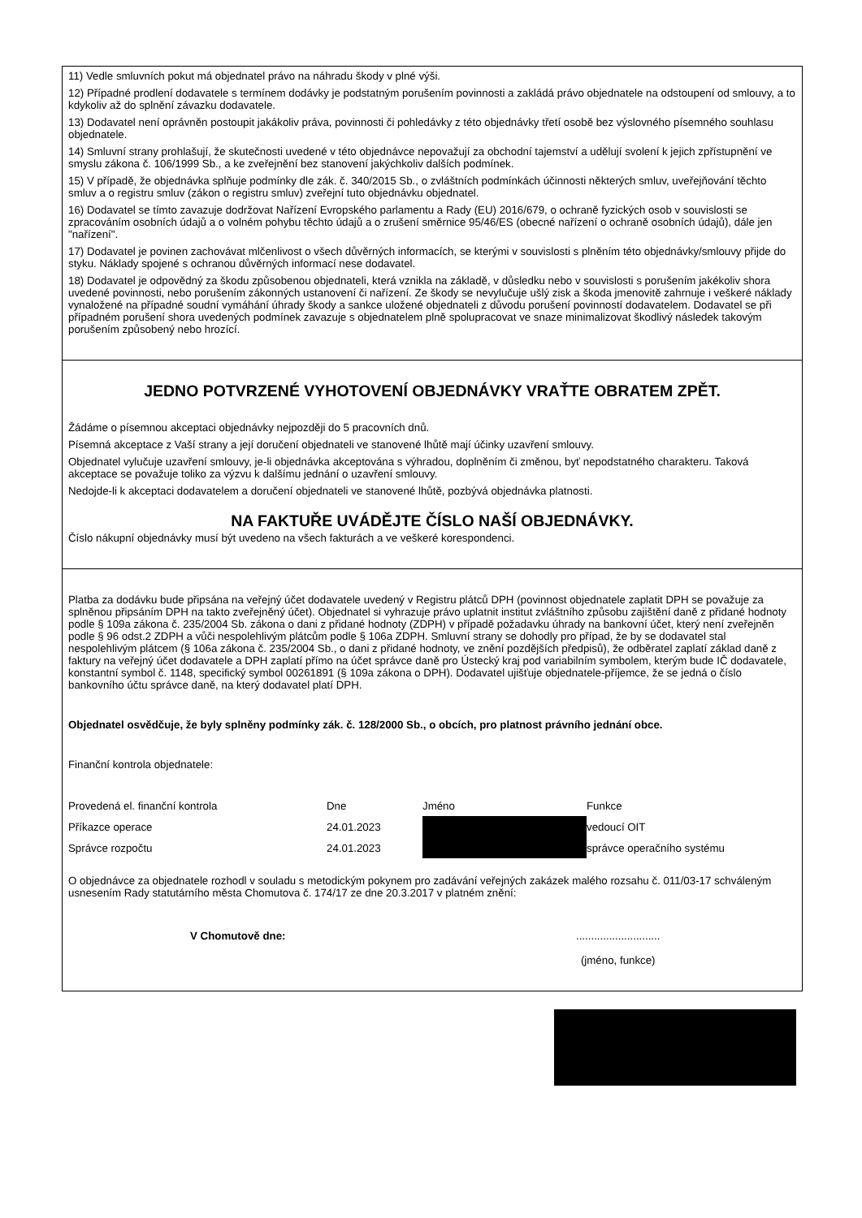11) Vedle smluvních pokut má objednatel právo na náhradu škody v plné výši.
12) Případné prodlení dodavatele s termínem dodávky je podstatným porušením povinnosti a zakládá právo objednatele na odstoupení od smlouvy, a to kdykoliv až do splnění závazku dodavatele.
13) Dodavatel není oprávněn postoupit jakákoliv práva, povinnosti či pohledávky z této objednávky třetí osobě bez výslovného písemného souhlasu objednatele.
14) Smluvní strany prohlašují, že skutečnosti uvedené v této objednávce nepovažují za obchodní tajemství a udělují svolení k jejich zpřístupnění ve smyslu zákona č. 106/1999 Sb., a ke zveřejnění bez stanovení jakýchkoliv dalších podmínek.
15) V případě, že objednávka splňuje podmínky dle zák. č. 340/2015 Sb., o zvláštních podmínkách účinnosti některých smluv, uveřejňování těchto smluv a o registru smluv (zákon o registru smluv) zveřejní tuto objednávku objednatel.
16) Dodavatel se tímto zavazuje dodržovat Nařízení Evropského parlamentu a Rady (EU) 2016/679, o ochraně fyzických osob v souvislosti se zpracováním osobních údajů a o volném pohybu těchto údajů a o zrušení směrnice 95/46/ES (obecné nařízení o ochraně osobních údajů), dále jen "nařízení".
17) Dodavatel je povinen zachovávat mlčenlivost o všech důvěrných informacích, se kterými v souvislosti s plněním této objednávky/smlouvy přijde do styku. Náklady spojené s ochranou důvěrných informací nese dodavatel.
18) Dodavatel je odpovědný za škodu způsobenou objednateli, která vznikla na základě, v důsledku nebo v souvislosti s porušením jakékoliv shora uvedené povinnosti, nebo porušením zákonných ustanovení či nařízení. Ze škody se nevylučuje ušlý zisk a škoda jmenovitě zahrnuje i veškeré náklady vynaložené na případné soudní vymáhání úhrady škody a sankce uložené objednateli z důvodu porušení povinností dodavatelem. Dodavatel se při případném porušení shora uvedených podmínek zavazuje s objednatelem plně spolupracovat ve snaze minimalizovat škodlivý následek takovým porušením způsobený nebo hrozící.
JEDNO POTVRZENÉ VYHOTOVENÍ OBJEDNÁVKY VRAŤTE OBRATEM ZPĚT.
Žádáme o písemnou akceptaci objednávky nejpozději do 5 pracovních dnů.
Písemná akceptace z Vaší strany a její doručení objednateli ve stanovené lhůtě mají účinky uzavření smlouvy.
Objednatel vylučuje uzavření smlouvy, je-li objednávka akceptována s výhradou, doplněním či změnou, byť nepodstatného charakteru. Taková akceptace se považuje toliko za výzvu k dalšímu jednání o uzavření smlouvy.
Nedojde-li k akceptaci dodavatelem a doručení objednateli ve stanovené lhůtě, pozbývá objednávka platnosti.
NA FAKTUŘE UVÁDĚJTE ČÍSLO NAŠÍ OBJEDNÁVKY.
Číslo nákupní objednávky musí být uvedeno na všech fakturách a ve veškeré korespondenci.
Platba za dodávku bude připsána na veřejný účet dodavatele uvedený v Registru plátců DPH (povinnost objednatele zaplatit DPH se považuje za splněnou připsáním DPH na takto zveřejněný účet). Objednatel si vyhrazuje právo uplatnit institut zvláštního způsobu zajištění daně z přidané hodnoty podle § 109a zákona č. 235/2004 Sb. zákona o dani z přidané hodnoty (ZDPH) v případě požadavku úhrady na bankovní účet, který není zveřejněn podle § 96 odst.2 ZDPH a vůči nespolehlivým plátcům podle § 106a ZDPH. Smluvní strany se dohodly pro případ, že by se dodavatel stal nespolehlivým plátcem (§ 106a zákona č. 235/2004 Sb., o dani z přidané hodnoty, ve znění pozdějších předpisů), že odběratel zaplatí základ daně z faktury na veřejný účet dodavatele a DPH zaplatí přímo na účet správce daně pro Ústecký kraj pod variabilním symbolem, kterým bude IČ dodavatele, konstantní symbol č. 1148, specifický symbol 00261891 (§ 109a zákona o DPH). Dodavatel ujišťuje objednatele-příjemce, že se jedná o číslo bankovního účtu správce daně, na který dodavatel platí DPH.
Objednatel osvědčuje, že byly splněny podmínky zák. č. 128/2000 Sb., o obcích, pro platnost právního jednání obce.
Finanční kontrola objednatele:
| Provedená el. finanční kontrola | Dne | Jméno | Funkce |
| Příkazce operace | 24.01.2023 | | vedoucí OIT |
| Správce rozpočtu | 24.01.2023 | | správce operačního systému |
O objednávce za objednatele rozhodl v souladu s metodickým pokynem pro zadávání veřejných zakázek malého rozsahu č. 011/03-17 schváleným usnesením Rady statutárního města Chomutova č. 174/17 ze dne 20.3.2017 v platném znění:
V Chomutově dne: ............................
(jméno, funkce)